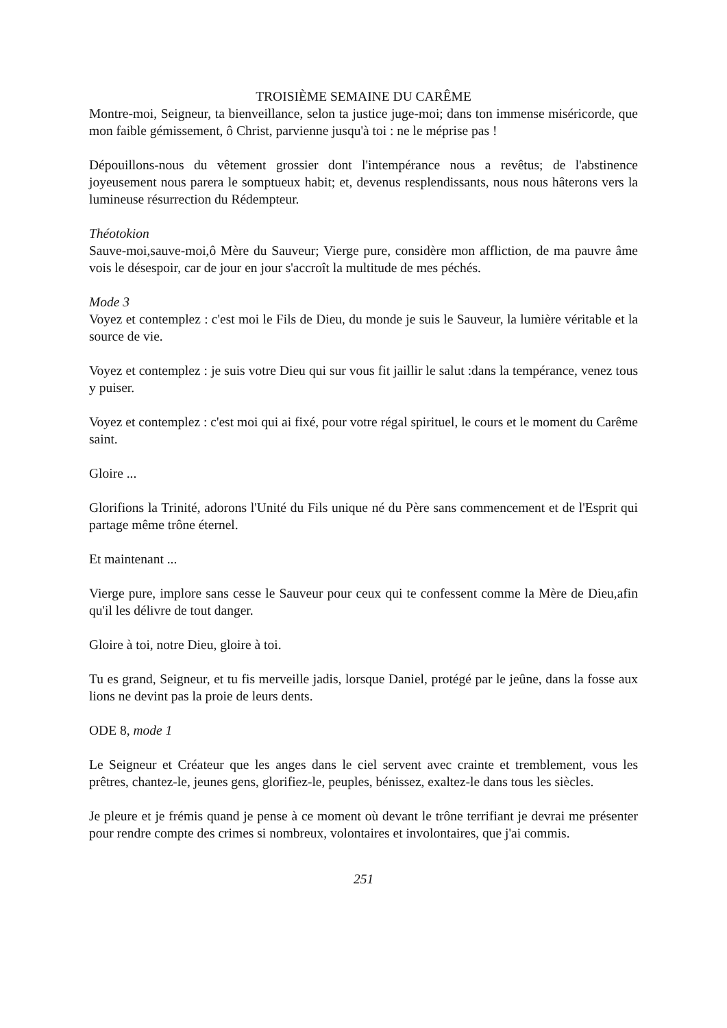TROISIÈME SEMAINE DU CARÊME
Montre-moi, Seigneur, ta bienveillance, selon ta justice juge-moi; dans ton immense miséricorde, que mon faible gémissement, ô Christ, parvienne jusqu'à toi : ne le méprise pas !
Dépouillons-nous du vêtement grossier dont l'intempérance nous a revêtus; de l'abstinence joyeusement nous parera le somptueux habit; et, devenus resplendissants, nous nous hâterons vers la lumineuse résurrection du Rédempteur.
Théotokion
Sauve-moi,sauve-moi,ô Mère du Sauveur; Vierge pure, considère mon affliction, de ma pauvre âme vois le désespoir, car de jour en jour s'accroît la multitude de mes péchés.
Mode 3
Voyez et contemplez : c'est moi le Fils de Dieu, du monde je suis le Sauveur, la lumière véritable et la source de vie.
Voyez et contemplez : je suis votre Dieu qui sur vous fit jaillir le salut :dans la tempérance, venez tous y puiser.
Voyez et contemplez : c'est moi qui ai fixé, pour votre régal spirituel, le cours et le moment du Carême saint.
Gloire ...
Glorifions la Trinité, adorons l'Unité du Fils unique né du Père sans commencement et de l'Esprit qui partage même trône éternel.
Et maintenant ...
Vierge pure, implore sans cesse le Sauveur pour ceux qui te confessent comme la Mère de Dieu,afin qu'il les délivre de tout danger.
Gloire à toi, notre Dieu, gloire à toi.
Tu es grand, Seigneur, et tu fis merveille jadis, lorsque Daniel, protégé par le jeûne, dans la fosse aux lions ne devint pas la proie de leurs dents.
ODE 8, mode 1
Le Seigneur et Créateur que les anges dans le ciel servent avec crainte et tremblement, vous les prêtres, chantez-le, jeunes gens, glorifiez-le, peuples, bénissez, exaltez-le dans tous les siècles.
Je pleure et je frémis quand je pense à ce moment où devant le trône terrifiant je devrai me présenter pour rendre compte des crimes si nombreux, volontaires et involontaires, que j'ai commis.
251